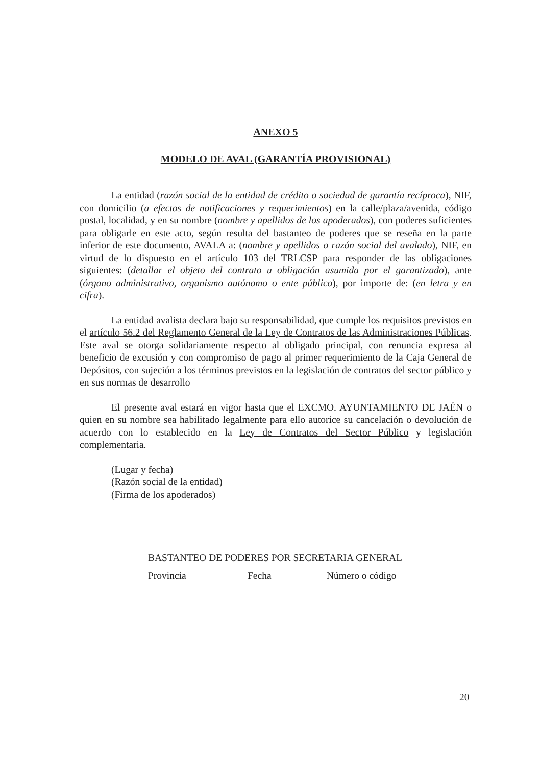ANEXO 5
MODELO DE AVAL (GARANTÍA PROVISIONAL)
La entidad (razón social de la entidad de crédito o sociedad de garantía recíproca), NIF, con domicilio (a efectos de notificaciones y requerimientos) en la calle/plaza/avenida, código postal, localidad, y en su nombre (nombre y apellidos de los apoderados), con poderes suficientes para obligarle en este acto, según resulta del bastanteo de poderes que se reseña en la parte inferior de este documento, AVALA a: (nombre y apellidos o razón social del avalado), NIF, en virtud de lo dispuesto en el artículo 103 del TRLCSP para responder de las obligaciones siguientes: (detallar el objeto del contrato u obligación asumida por el garantizado), ante (órgano administrativo, organismo autónomo o ente público), por importe de: (en letra y en cifra).
La entidad avalista declara bajo su responsabilidad, que cumple los requisitos previstos en el artículo 56.2 del Reglamento General de la Ley de Contratos de las Administraciones Públicas. Este aval se otorga solidariamente respecto al obligado principal, con renuncia expresa al beneficio de excusión y con compromiso de pago al primer requerimiento de la Caja General de Depósitos, con sujeción a los términos previstos en la legislación de contratos del sector público y en sus normas de desarrollo
El presente aval estará en vigor hasta que el EXCMO. AYUNTAMIENTO DE JAÉN o quien en su nombre sea habilitado legalmente para ello autorice su cancelación o devolución de acuerdo con lo establecido en la Ley de Contratos del Sector Público y legislación complementaria.
(Lugar y fecha)
(Razón social de la entidad)
(Firma de los apoderados)
BASTANTEO DE PODERES POR SECRETARIA GENERAL
Provincia Fecha Número o código
20